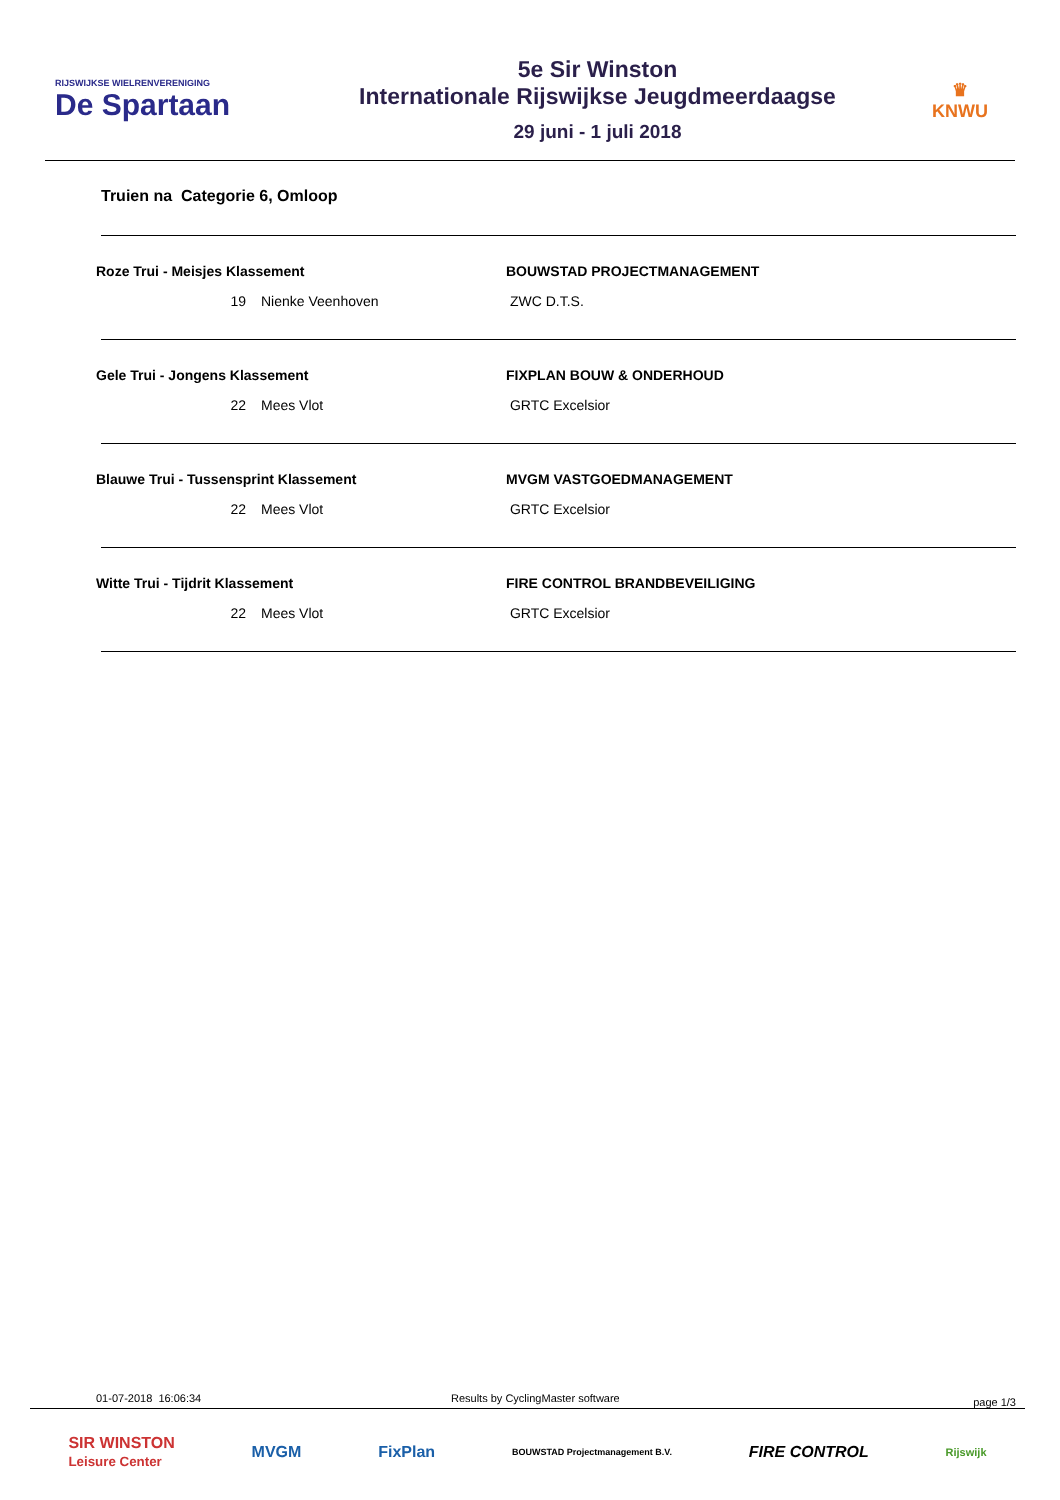RIJSWIJKSE WIELRENVERENIGING
De Spartaan
5e Sir Winston
Internationale Rijswijkse Jeugdmeerdaagse
29 juni - 1 juli 2018
♛
KNWU
Truien na Categorie 6, Omloop
Roze Trui - Meisjes Klassement BOUWSTAD PROJECTMANAGEMENT
19 Nienke Veenhoven ZWC D.T.S.
Gele Trui - Jongens Klassement FIXPLAN BOUW & ONDERHOUD
22 Mees Vlot GRTC Excelsior
Blauwe Trui - Tussensprint Klassement MVGM VASTGOEDMANAGEMENT
22 Mees Vlot GRTC Excelsior
Witte Trui - Tijdrit Klassement FIRE CONTROL BRANDBEVEILIGING
22 Mees Vlot GRTC Excelsior
01-07-2018 16:06:34 Results by CyclingMaster software
page 1/3
SIR WINSTON
Leisure Center MVGM FixPlan BOUWSTAD Projectmanagement B.V. FIRE CONTROL Rijswijk